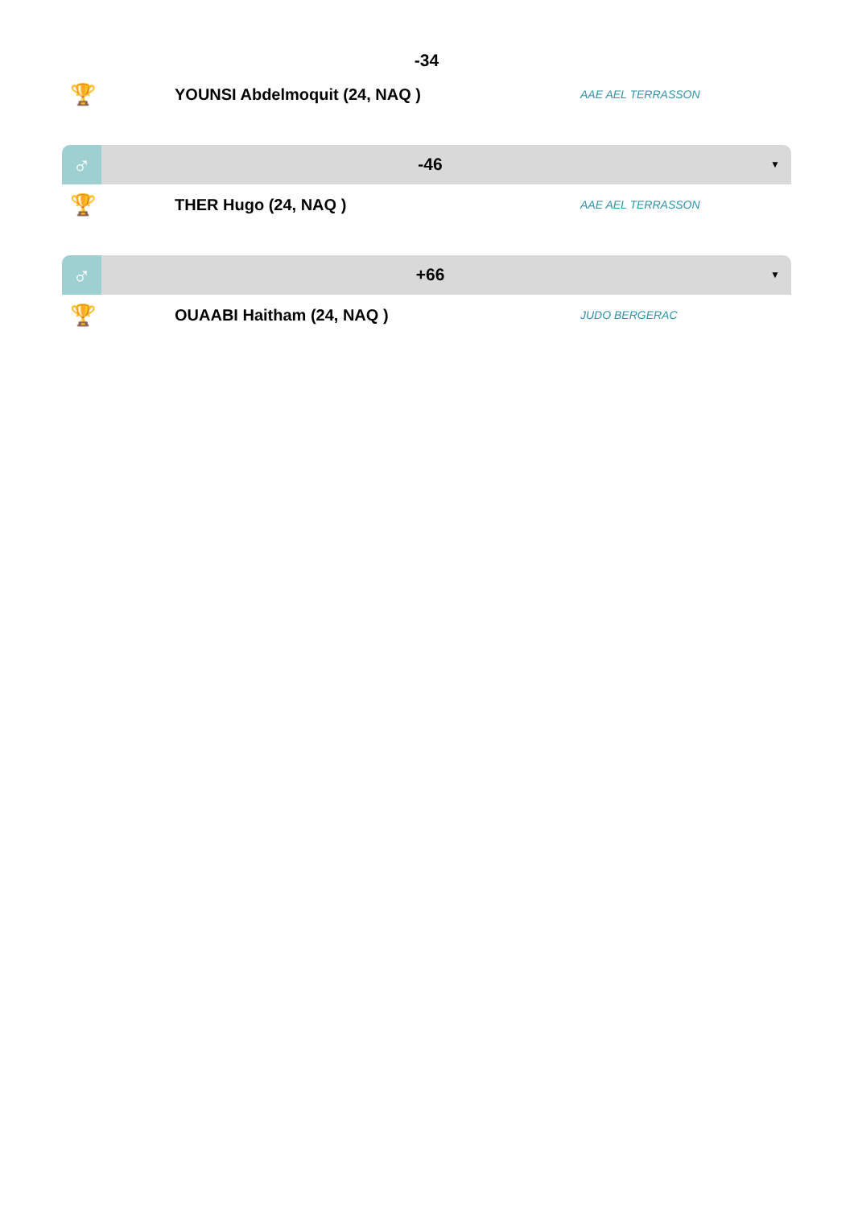-34
🏆
YOUNSI Abdelmoquit (24, NAQ )
AAE AEL TERRASSON
♂
-46
▼
🏆
THER Hugo (24, NAQ )
AAE AEL TERRASSON
♂
+66
▼
🏆
OUAABI Haitham (24, NAQ )
JUDO BERGERAC